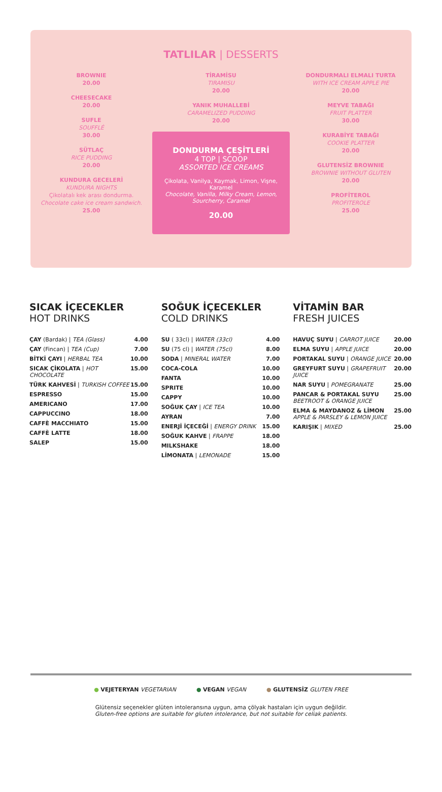TATLILAR | DESSERTS
BROWNIE
20.00
CHEESECAKE
20.00
SUFLE
SOUFFLÉ
30.00
SÜTLAÇ
RICE PUDDING
20.00
KUNDURA GECELERİ
KUNDURA NIGHTS
Çikolatalı kek arası dondurma.
Chocolate cake ice cream sandwich.
25.00
TİRAMİSU
TIRAMISU
20.00
YANIK MUHALLEBİ
CARAMELIZED PUDDING
20.00
DONDURMA ÇEŞİTLERİ
4 TOP | SCOOP
ASSORTED ICE CREAMS
Çikolata, Vanilya, Kaymak, Limon, Vişne, Karamel
Chocolate, Vanilla, Milky Cream, Lemon, Sourcherry, Caramel
20.00
DONDURMALI ELMALI TURTA
WITH ICE CREAM APPLE PIE
20.00
MEYVE TABAĞI
FRUIT PLATTER
30.00
KURABİYE TABAĞI
COOKIE PLATTER
20.00
GLUTENSİZ BROWNIE
BROWNIE WITHOUT GLUTEN
20.00
PROFİTEROL
PROFITEROLE
25.00
SICAK İÇECEKLER
HOT DRINKS
| ÇAY (Bardak) / TEA (Glass) | 4.00 |
| ÇAY (Fincan) / TEA (Cup) | 7.00 |
| BİTKİ ÇAYI / HERBAL TEA | 10.00 |
| SICAK ÇİKOLATA / HOT CHOCOLATE | 15.00 |
| TÜRK KAHVESİ / TURKISH COFFEE | 15.00 |
| ESPRESSO | 15.00 |
| AMERICANO | 17.00 |
| CAPPUCCINO | 18.00 |
| CAFFÈ MACCHIATO | 15.00 |
| CAFFÈ LATTE | 18.00 |
| SALEP | 15.00 |
SOĞUK İÇECEKLER
COLD DRINKS
| SU ( 33cl) / WATER (33cl) | 4.00 |
| SU (75 cl) / WATER (75cl) | 8.00 |
| SODA / MINERAL WATER | 7.00 |
| COCA-COLA | 10.00 |
| FANTA | 10.00 |
| SPRITE | 10.00 |
| CAPPY | 10.00 |
| SOĞUK ÇAY / ICE TEA | 10.00 |
| AYRAN | 7.00 |
| ENERJİ İÇECEĞİ / ENERGY DRINK | 15.00 |
| SOĞUK KAHVE / FRAPPE | 18.00 |
| MILKSHAKE | 18.00 |
| LİMONATA / LEMONADE | 15.00 |
VİTAMİN BAR
FRESH JUICES
| HAVUÇ SUYU / CARROT JUICE | 20.00 |
| ELMA SUYU / APPLE JUICE | 20.00 |
| PORTAKAL SUYU / ORANGE JUICE | 20.00 |
| GREYFURT SUYU / GRAPEFRUIT JUICE | 20.00 |
| NAR SUYU / POMEGRANATE | 25.00 |
| PANCAR & PORTAKAL SUYU BEETROOT & ORANGE JUICE | 25.00 |
| ELMA & MAYDANOZ & LİMON APPLE & PARSLEY & LEMON JUICE | 25.00 |
| KARIŞIK / MIXED | 25.00 |
● VEJETERYAN VEGETARIAN ● VEGAN VEGAN ● GLUTENSİZ GLUTEN FREE
Glütensiz seçenekler glüten intoleransına uygun, ama çölyak hastaları için uygun değildir.
Gluten-free options are suitable for gluten intolerance, but not suitable for celiak patients.